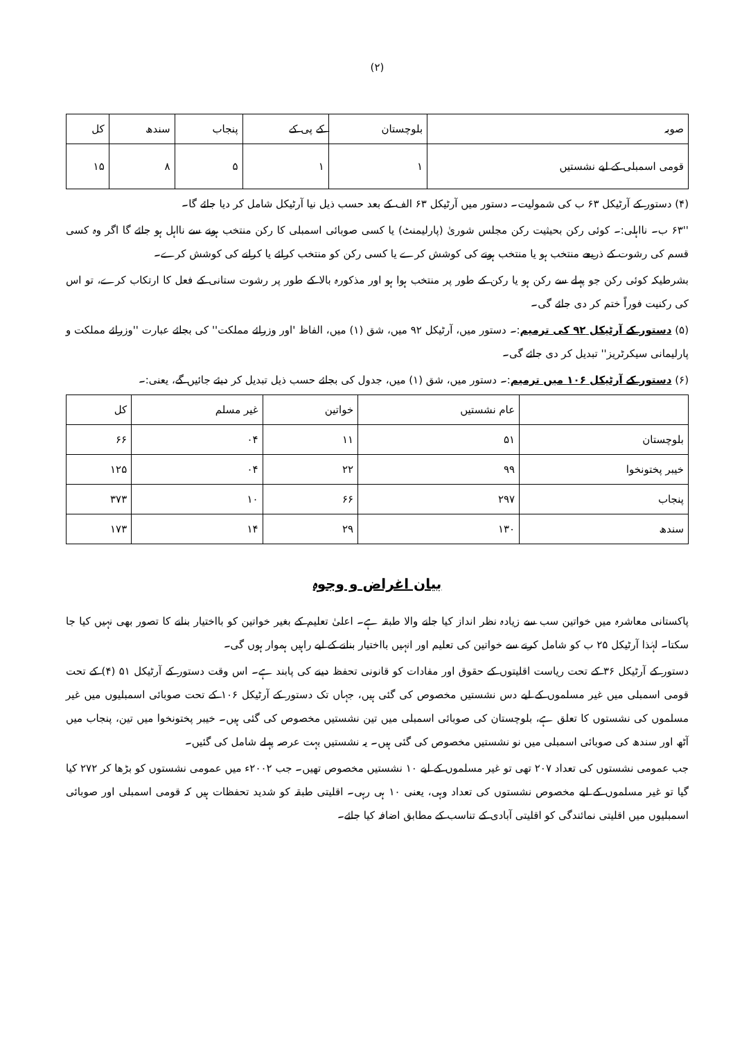(۲)
| صوبہ | بلوچستان | کے پی کے | پنجاب | سندھ | کل |
| --- | --- | --- | --- | --- | --- |
| قومی اسمبلی کے لیے نشستیں | ۱ | ۱ | ۵ | ۸ | ۱۵ |
(۴) دستور کے آرٹیکل ۶۳ ب کی شمولیت۔ دستور میں آرٹیکل ۶۳ الف کے بعد حسب ذیل نیا آرٹیکل شامل کر دیا جائے گا۔
''۶۳ ب۔ نااہلی:۔ کوئی رکن بحیثیت رکن مجلس شوریٰ (پارلیمنٹ) یا کسی صوبائی اسمبلی کا رکن منتخب ہونے سے نااہل ہو جائے گا اگر وہ کسی قسم کی رشوت کے ذریعے منتخب ہو یا منتخب ہونے کی کوشش کرے یا کسی رکن کو منتخب کرائے یا کرانے کی کوشش کرے۔
بشرطیکہ کوئی رکن جو پہلے سے رکن ہو یا رکن کے طور پر منتخب ہوا ہو اور مذکورہ بالا کے طور پر رشوت ستانی کے فعل کا ارتکاب کرے، تو اس کی رکنیت فوراً ختم کر دی جائے گی۔
(۵) دستور کے آرٹیکل ۹۲ کی ترمیم:۔ دستور میں، آرٹیکل ۹۲ میں، شق (۱) میں، الفاظ 'اور وزرائے مملکت'' کی بجائے عبارت ''وزرائے مملکت و پارلیمانی سیکرٹریز'' تبدیل کر دی جائے گی۔
(۶) دستور کے آرٹیکل ۱۰۶ میں ترمیم:۔ دستور میں، شق (۱) میں، جدول کی بجائے حسب ذیل تبدیل کر دیئے جائیں گے، یعنی:۔
| | عام نشستیں | خواتین | غیر مسلم | کل |
| --- | --- | --- | --- | --- |
| بلوچستان | ۵۱ | ۱۱ | ۰۴ | ۶۶ |
| خیبر پختونخوا | ۹۹ | ۲۲ | ۰۴ | ۱۲۵ |
| پنجاب | ۲۹۷ | ۶۶ | ۱۰ | ۳۷۳ |
| سندھ | ۱۳۰ | ۲۹ | ۱۴ | ۱۷۳ |
بیان اغراض و وجوہ
پاکستانی معاشرہ میں خواتین سب سے زیادہ نظر انداز کیا جانے والا طبقہ ہے۔ اعلیٰ تعلیم کے بغیر خواتین کو بااختیار بنانے کا تصور بھی نہیں کیا جا سکتا۔ لہٰذا آرٹیکل ۲۵ ب کو شامل کرنے سے خواتین کی تعلیم اور انہیں بااختیار بنانے کے لیے راہیں ہموار ہوں گی۔
دستور کے آرٹیکل ۳۶ کے تحت ریاست اقلیتوں کے حقوق اور مفادات کو قانونی تحفظ دینے کی پابند ہے۔ اس وقت دستور کے آرٹیکل ۵۱ (۴) کے تحت قومی اسمبلی میں غیر مسلموں کے لیے دس نشستیں مخصوص کی گئی ہیں، جہاں تک دستور کے آرٹیکل ۱۰۶ کے تحت صوبائی اسمبلیوں میں غیر مسلموں کی نشستوں کا تعلق ہے، بلوچستان کی صوبائی اسمبلی میں تین نشستیں مخصوص کی گئی ہیں۔ خیبر پختونخوا میں تین، پنجاب میں آٹھ اور سندھ کی صوبائی اسمبلی میں نو نشستیں مخصوص کی گئی ہیں۔ یہ نشستیں بہت عرصہ پہلے شامل کی گئیں۔
جب عمومی نشستوں کی تعداد ۲۰۷ تھی تو غیر مسلموں کے لیے ۱۰ نشستیں مخصوص تھیں۔ جب ۲۰۰۲ء میں عمومی نشستوں کو بڑھا کر ۲۷۲ کیا گیا تو غیر مسلموں کے لیے مخصوص نشستوں کی تعداد وہی، یعنی ۱۰ ہی رہی۔ اقلیتی طبقہ کو شدید تحفظات ہیں کہ قومی اسمبلی اور صوبائی اسمبلیوں میں اقلیتی نمائندگی کو اقلیتی آبادی کے تناسب کے مطابق اضافہ کیا جائے۔